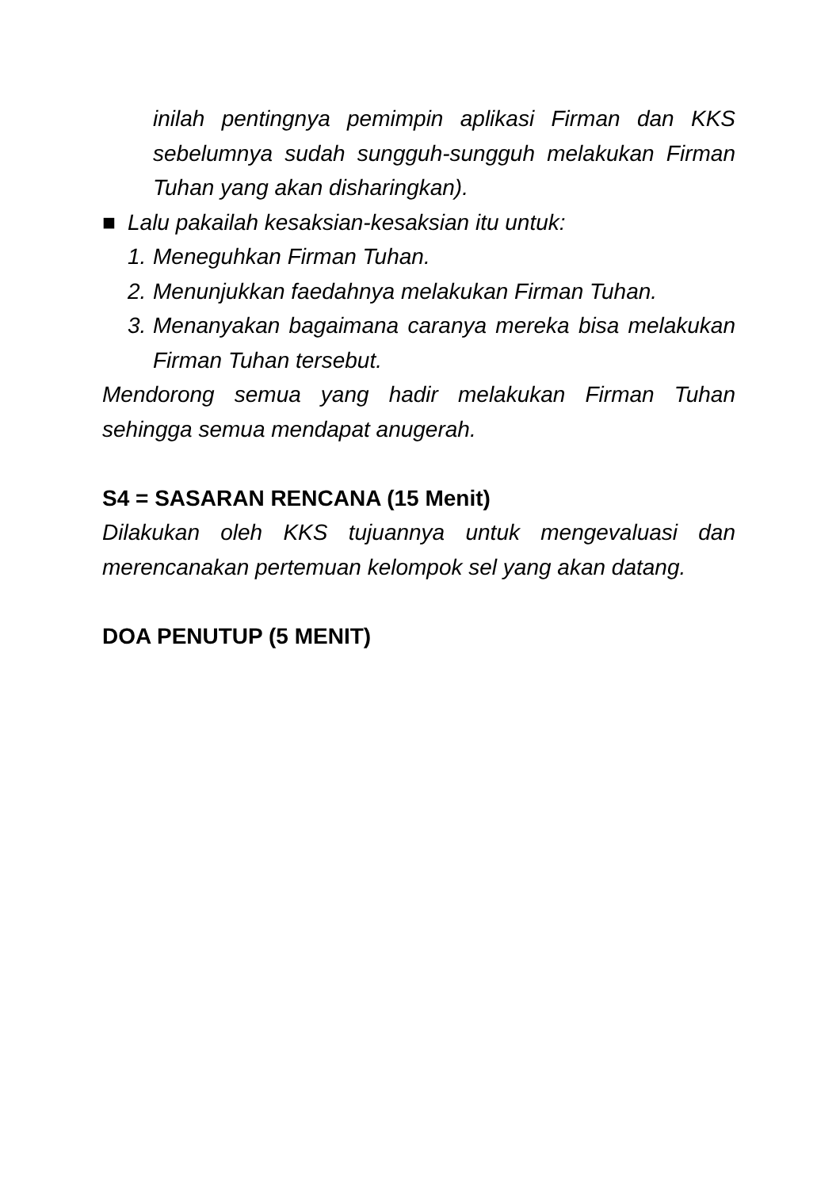inilah pentingnya pemimpin aplikasi Firman dan KKS sebelumnya sudah sungguh-sungguh melakukan Firman Tuhan yang akan disharingkan).
■ Lalu pakailah kesaksian-kesaksian itu untuk:
1.
Meneguhkan Firman Tuhan.
2.
Menunjukkan faedahnya melakukan Firman Tuhan.
3.
Menanyakan bagaimana caranya mereka bisa melakukan Firman Tuhan tersebut.
Mendorong semua yang hadir melakukan Firman Tuhan sehingga semua mendapat anugerah.
S4 = SASARAN RENCANA (15 Menit)
Dilakukan oleh KKS tujuannya untuk mengevaluasi dan merencanakan pertemuan kelompok sel yang akan datang.
DOA PENUTUP (5 MENIT)